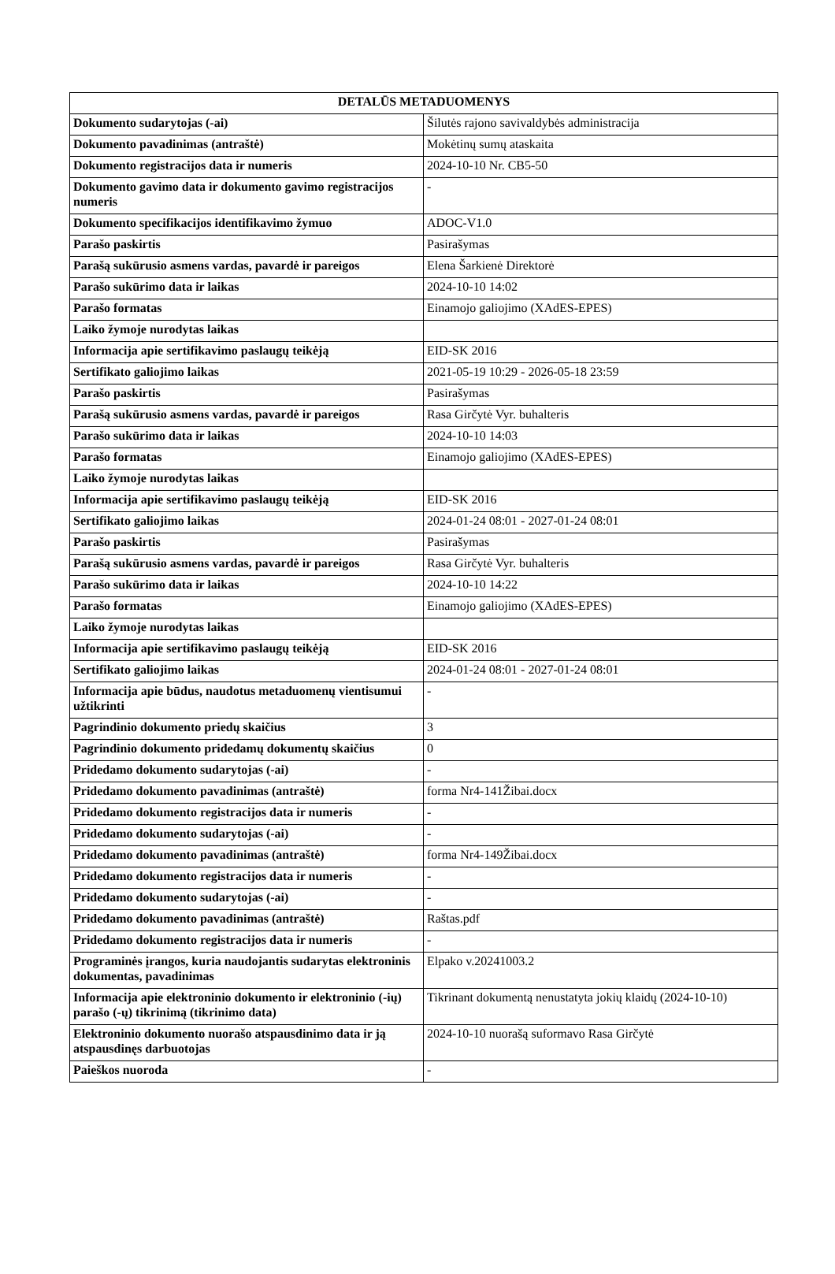| DETALŪS METADUOMENYS | |
| --- | --- |
| Dokumento sudarytojas (-ai) | Šilutės rajono savivaldybės administracija |
| Dokumento pavadinimas (antraštė) | Mokėtinų sumų ataskaita |
| Dokumento registracijos data ir numeris | 2024-10-10 Nr. CB5-50 |
| Dokumento gavimo data ir dokumento gavimo registracijos numeris | - |
| Dokumento specifikacijos identifikavimo žymuo | ADOC-V1.0 |
| Parašo paskirtis | Pasirašymas |
| Parašą sukūrusio asmens vardas, pavardė ir pareigos | Elena Šarkienė Direktorė |
| Parašo sukūrimo data ir laikas | 2024-10-10 14:02 |
| Parašo formatas | Einamojo galiojimo (XAdES-EPES) |
| Laiko žymoje nurodytas laikas | |
| Informacija apie sertifikavimo paslaugų teikėją | EID-SK 2016 |
| Sertifikato galiojimo laikas | 2021-05-19 10:29 - 2026-05-18 23:59 |
| Parašo paskirtis | Pasirašymas |
| Parašą sukūrusio asmens vardas, pavardė ir pareigos | Rasa Girčytė Vyr. buhalteris |
| Parašo sukūrimo data ir laikas | 2024-10-10 14:03 |
| Parašo formatas | Einamojo galiojimo (XAdES-EPES) |
| Laiko žymoje nurodytas laikas | |
| Informacija apie sertifikavimo paslaugų teikėją | EID-SK 2016 |
| Sertifikato galiojimo laikas | 2024-01-24 08:01 - 2027-01-24 08:01 |
| Parašo paskirtis | Pasirašymas |
| Parašą sukūrusio asmens vardas, pavardė ir pareigos | Rasa Girčytė Vyr. buhalteris |
| Parašo sukūrimo data ir laikas | 2024-10-10 14:22 |
| Parašo formatas | Einamojo galiojimo (XAdES-EPES) |
| Laiko žymoje nurodytas laikas | |
| Informacija apie sertifikavimo paslaugų teikėją | EID-SK 2016 |
| Sertifikato galiojimo laikas | 2024-01-24 08:01 - 2027-01-24 08:01 |
| Informacija apie būdus, naudotus metaduomenų vientisumui užtikrinti | - |
| Pagrindinio dokumento priedų skaičius | 3 |
| Pagrindinio dokumento pridedamų dokumentų skaičius | 0 |
| Pridedamo dokumento sudarytojas (-ai) | - |
| Pridedamo dokumento pavadinimas (antraštė) | forma Nr4-141Žibai.docx |
| Pridedamo dokumento registracijos data ir numeris | - |
| Pridedamo dokumento sudarytojas (-ai) | - |
| Pridedamo dokumento pavadinimas (antraštė) | forma Nr4-149Žibai.docx |
| Pridedamo dokumento registracijos data ir numeris | - |
| Pridedamo dokumento sudarytojas (-ai) | - |
| Pridedamo dokumento pavadinimas (antraštė) | Raštas.pdf |
| Pridedamo dokumento registracijos data ir numeris | - |
| Programinės įrangos, kuria naudojantis sudarytas elektroninis dokumentas, pavadinimas | Elpako v.20241003.2 |
| Informacija apie elektroninio dokumento ir elektroninio (-ių) parašo (-ų) tikrinimą (tikrinimo data) | Tikrinant dokumentą nenustatyta jokių klaidų (2024-10-10) |
| Elektroninio dokumento nuorašo atspausdinimo data ir ją atspausdinęs darbuotojas | 2024-10-10 nuorašą suformavo Rasa Girčytė |
| Paieškos nuoroda | - |